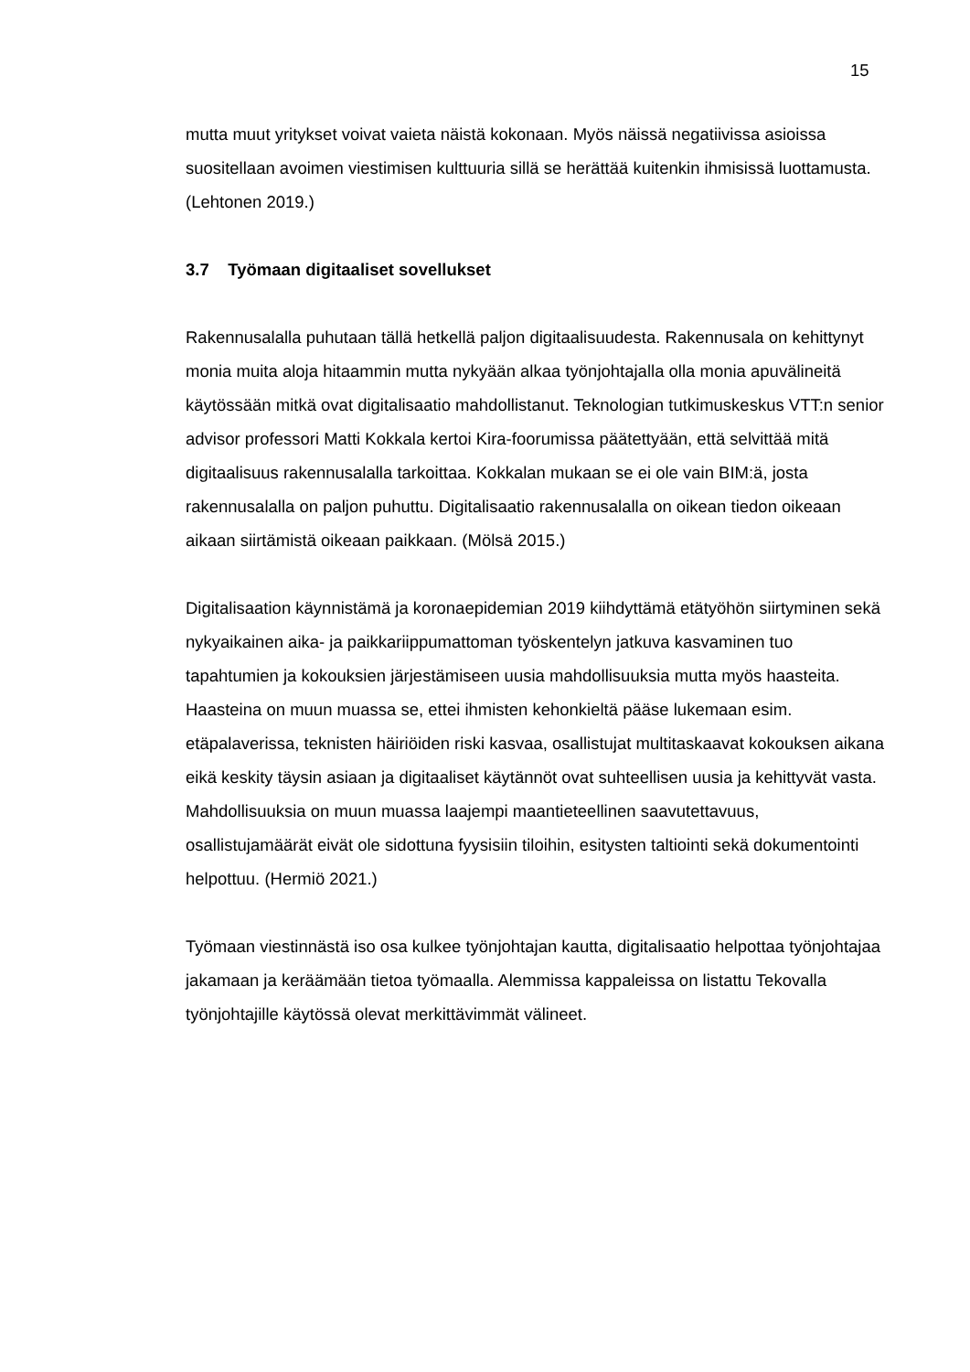15
mutta muut yritykset voivat vaieta näistä kokonaan. Myös näissä negatiivissa asioissa suositellaan avoimen viestimisen kulttuuria sillä se herättää kuitenkin ihmisissä luottamusta. (Lehtonen 2019.)
3.7 Työmaan digitaaliset sovellukset
Rakennusalalla puhutaan tällä hetkellä paljon digitaalisuudesta. Rakennusala on kehittynyt monia muita aloja hitaammin mutta nykyään alkaa työnjohtajalla olla monia apuvälineitä käytössään mitkä ovat digitalisaatio mahdollistanut. Teknologian tutkimuskeskus VTT:n senior advisor professori Matti Kokkala kertoi Kira-foorumissa päätettyään, että selvittää mitä digitaalisuus rakennusalalla tarkoittaa. Kokkalan mukaan se ei ole vain BIM:ä, josta rakennusalalla on paljon puhuttu. Digitalisaatio rakennusalalla on oikean tiedon oikeaan aikaan siirtämistä oikeaan paikkaan. (Mölsä 2015.)
Digitalisaation käynnistämä ja koronaepidemian 2019 kiihdyttämä etätyöhön siirtyminen sekä nykyaikainen aika- ja paikkariippumattoman työskentelyn jatkuva kasvaminen tuo tapahtumien ja kokouksien järjestämiseen uusia mahdollisuuksia mutta myös haasteita. Haasteina on muun muassa se, ettei ihmisten kehonkieltä pääse lukemaan esim. etäpalaverissa, teknisten häiriöiden riski kasvaa, osallistujat multitaskaavat kokouksen aikana eikä keskity täysin asiaan ja digitaaliset käytännöt ovat suhteellisen uusia ja kehittyvät vasta. Mahdollisuuksia on muun muassa laajempi maantieteellinen saavutettavuus, osallistujamäärät eivät ole sidottuna fyysisiin tiloihin, esitysten taltiointi sekä dokumentointi helpottuu. (Hermiö 2021.)
Työmaan viestinnästä iso osa kulkee työnjohtajan kautta, digitalisaatio helpottaa työnjohtajaa jakamaan ja keräämään tietoa työmaalla. Alemmissa kappaleissa on listattu Tekovalla työnjohtajille käytössä olevat merkittävimmät välineet.